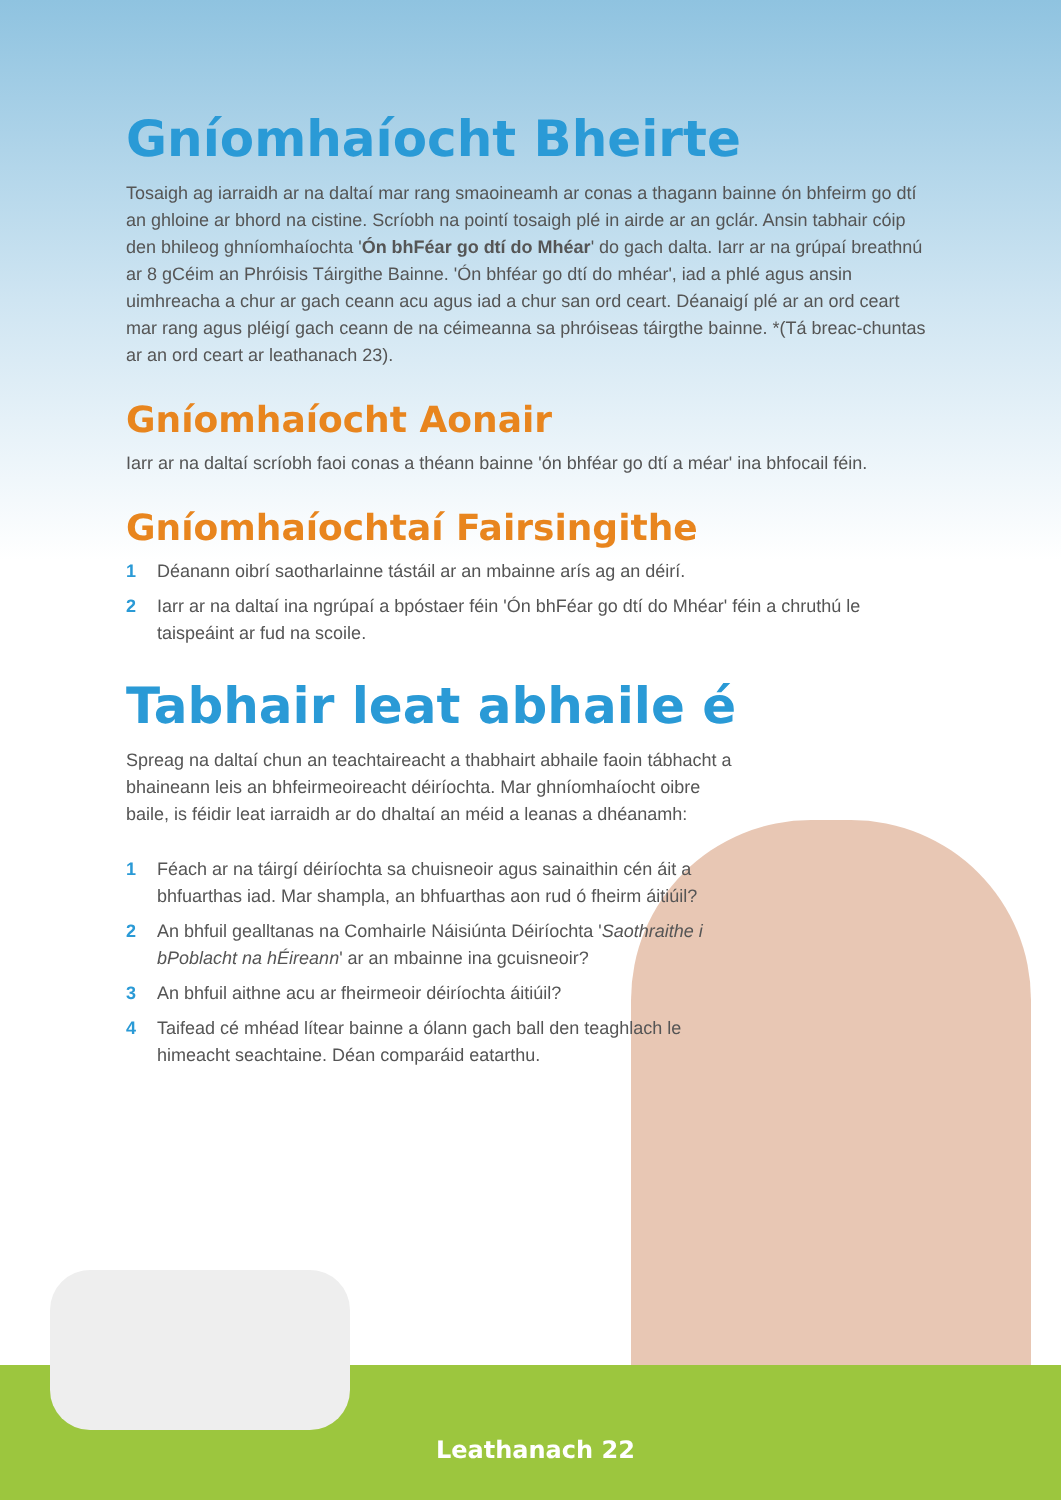Gníomhaíocht Bheirte
Tosaigh ag iarraidh ar na daltaí mar rang smaoineamh ar conas a thagann bainne ón bhfeirm go dtí an ghloine ar bhord na cistine. Scríobh na pointí tosaigh plé in airde ar an gclár. Ansin tabhair cóip den bhileog ghníomhaíochta 'Ón bhFéar go dtí do Mhéar' do gach dalta. Iarr ar na grúpaí breathnú ar 8 gCéim an Phróisis Táirgithe Bainne. 'Ón bhféar go dtí do mhéar', iad a phlé agus ansin uimhreacha a chur ar gach ceann acu agus iad a chur san ord ceart. Déanaigí plé ar an ord ceart mar rang agus pléigí gach ceann de na céimeanna sa phróiseas táirgthe bainne. *(Tá breac-chuntas ar an ord ceart ar leathanach 23).
Gníomhaíocht Aonair
Iarr ar na daltaí scríobh faoi conas a théann bainne 'ón bhféar go dtí a méar' ina bhfocail féin.
Gníomhaíochtaí Fairsingithe
1 Déanann oibrí saotharlainne tástáil ar an mbainne arís ag an déirí.
2 Iarr ar na daltaí ina ngrúpaí a bpóstaer féin 'Ón bhFéar go dtí do Mhéar' féin a chruthú le taispeáint ar fud na scoile.
Tabhair leat abhaile é
Spreag na daltaí chun an teachtaireacht a thabhairt abhaile faoin tábhacht a bhaineann leis an bhfeirmeoireacht déiríochta. Mar ghníomhaíocht oibre baile, is féidir leat iarraidh ar do dhaltaí an méid a leanas a dhéanamh:
1 Féach ar na táirgí déiríochta sa chuisneoir agus sainaithin cén áit a bhfuarthas iad. Mar shampla, an bhfuarthas aon rud ó fheirm áitiúil?
2 An bhfuil gealltanas na Comhairle Náisiúnta Déiríochta 'Saothraithe i bPoblacht na hÉireann' ar an mbainne ina gcuisneoir?
3 An bhfuil aithne acu ar fheirmeoir déiríochta áitiúil?
4 Taifead cé mhéad lítear bainne a ólann gach ball den teaghlach le himeacht seachtaine. Déan comparáid eatarthu.
Leathanach 22